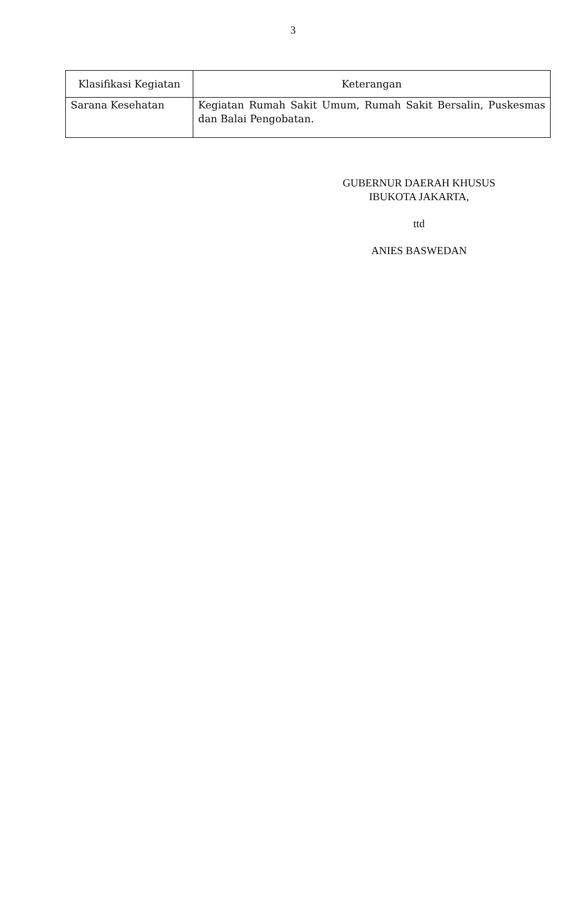3
| Klasifikasi Kegiatan | Keterangan |
| --- | --- |
| Sarana Kesehatan | Kegiatan Rumah Sakit Umum, Rumah Sakit Bersalin, Puskesmas dan Balai Pengobatan. |
GUBERNUR DAERAH KHUSUS
IBUKOTA JAKARTA,
ttd
ANIES BASWEDAN